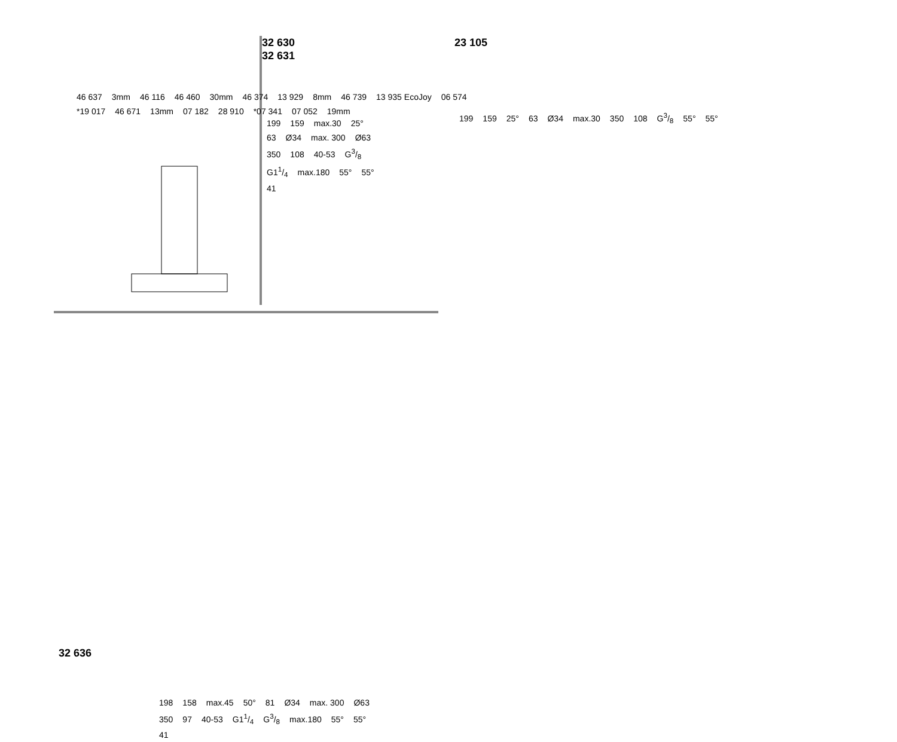32 630
32 631
199 159 max.30 25° 63 Ø34 max. 300 Ø63 350 108 40-53 G3/8 G11/4 max.180 55° 55° 41
23 105
199 159 25° 63 Ø34 max.30 350 108 G3/8 55° 55°
46 637 3mm 46 116 46 460 30mm 46 374 13 929 8mm 46 739 13 935 EcoJoy 06 574 *19 017 46 671 13mm 07 182 28 910 *07 341 07 052 19mm
32 636
198 158 max.45 50° 81 Ø34 max. 300 Ø63 350 97 40-53 G11/4 G3/8 max.180 55° 55° 41